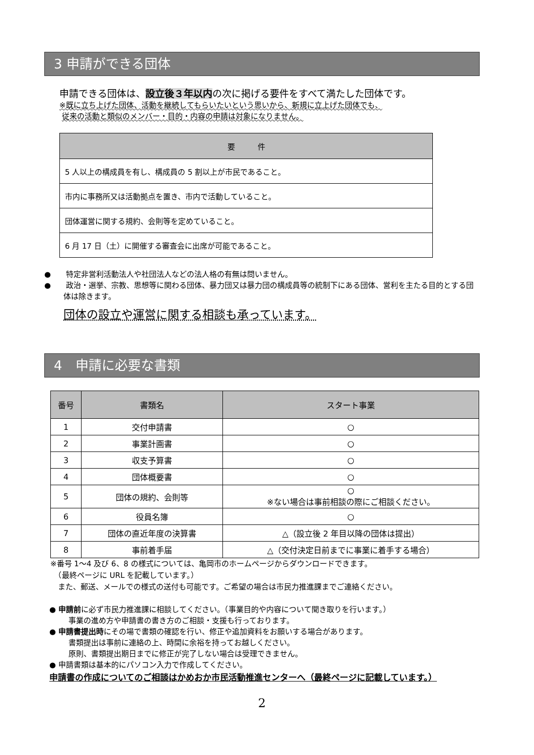3 申請ができる団体
申請できる団体は、設立後３年以内の次に掲げる要件をすべて満たした団体です。
※既に立ち上げた団体、活動を継続してもらいたいという思いから、新規に立上げた団体でも、
従来の活動と類似のメンバー・目的・内容の申請は対象になりません。
| 要 件 |
| --- |
| 5 人以上の構成員を有し、構成員の 5 割以上が市民であること。 |
| 市内に事務所又は活動拠点を置き、市内で活動していること。 |
| 団体運営に関する規約、会則等を定めていること。 |
| 6 月 17 日（土）に開催する審査会に出席が可能であること。 |
●　　特定非営利活動法人や社団法人などの法人格の有無は問いません。
●　　政治・選挙、宗教、思想等に関わる団体、暴力団又は暴力団の構成員等の統制下にある団体、営利を主たる目的とする団体は除きます。
団体の設立や運営に関する相談も承っています。
4　申請に必要な書類
| 番号 | 書類名 | スタート事業 |
| --- | --- | --- |
| 1 | 交付申請書 | ○ |
| 2 | 事業計画書 | ○ |
| 3 | 収支予算書 | ○ |
| 4 | 団体概要書 | ○ |
| 5 | 団体の規約、会則等 | ○ ※ない場合は事前相談の際にご相談ください。 |
| 6 | 役員名簿 | ○ |
| 7 | 団体の直近年度の決算書 | △（設立後 2 年目以降の団体は提出） |
| 8 | 事前着手届 | △（交付決定日前までに事業に着手する場合） |
※番号 1～4 及び 6、8 の様式については、亀岡市のホームページからダウンロードできます。
　（最終ページに URL を記載しています。）
　また、郵送、メールでの様式の送付も可能です。ご希望の場合は市民力推進課までご連絡ください。
● 申請前に必ず市民力推進課に相談してください。（事業目的や内容について聞き取りを行います。）
事業の進め方や申請書の書き方のご相談・支援も行っております。
● 申請書提出時にその場で書類の確認を行い、修正や追加資料をお願いする場合があります。
書類提出は事前に連絡の上、時間に余裕を持ってお越しください。
原則、書類提出期日までに修正が完了しない場合は受理できません。
● 申請書類は基本的にパソコン入力で作成してください。
申請書の作成についてのご相談はかめおか市民活動推進センターへ（最終ページに記載しています。）
2